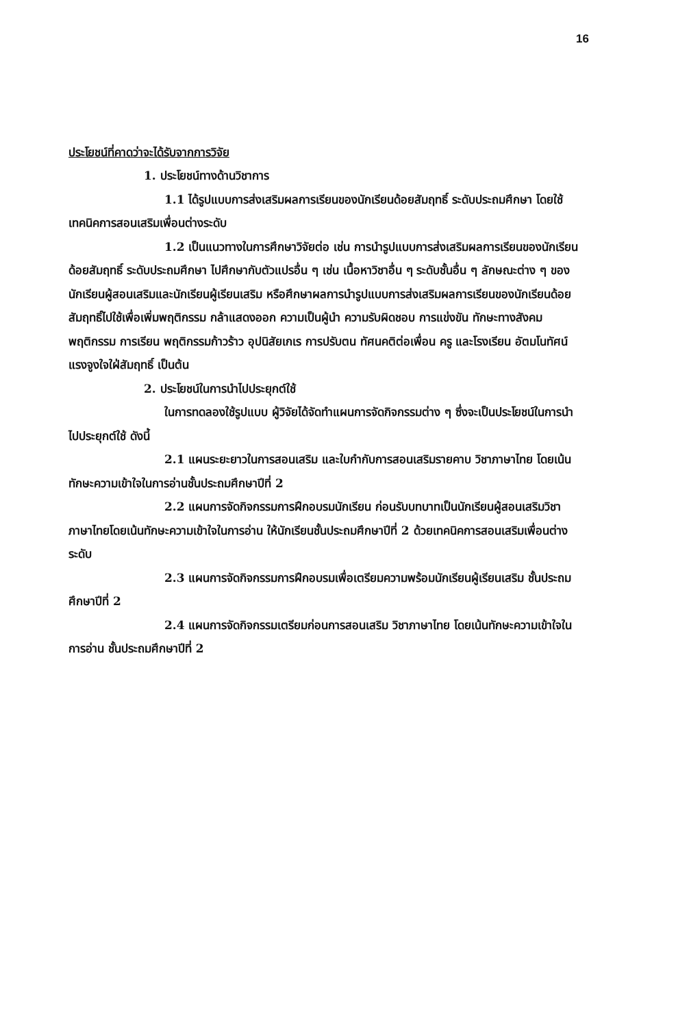16
ประโยชน์ที่คาดว่าจะได้รับจากการวิจัย
1. ประโยชน์ทางด้านวิชาการ
1.1 ได้รูปแบบการส่งเสริมผลการเรียนของนักเรียนด้อยสัมฤทธิ์ ระดับประถมศึกษา โดยใช้เทคนิคการสอนเสริมเพื่อนต่างระดับ
1.2 เป็นแนวทางในการศึกษาวิจัยต่อ เช่น การนำรูปแบบการส่งเสริมผลการเรียนของนักเรียนด้อยสัมฤทธิ์ ระดับประถมศึกษา ไปศึกษากับตัวแปรอื่น ๆ เช่น เนื้อหาวิชาอื่น ๆ ระดับชั้นอื่น ๆ ลักษณะต่าง ๆ ของนักเรียนผู้สอนเสริมและนักเรียนผู้เรียนเสริม หรือศึกษาผลการนำรูปแบบการส่งเสริมผลการเรียนของนักเรียนด้อยสัมฤทธิ์ไปใช้เพื่อเพิ่มพฤติกรรม กล้าแสดงออก ความเป็นผู้นำ ความรับผิดชอบ การแข่งขัน ทักษะทางสังคม พฤติกรรม การเรียน พฤติกรรมก้าวร้าว อุปนิสัยเกเร การปรับตน ทัศนคติต่อเพื่อน ครู และโรงเรียน อัตมโนทัศน์ แรงจูงใจใฝ่สัมฤทธิ์ เป็นต้น
2. ประโยชน์ในการนำไปประยุกต์ใช้
ในการทดลองใช้รูปแบบ ผู้วิจัยได้จัดทำแผนการจัดกิจกรรมต่าง ๆ ซึ่งจะเป็นประโยชน์ในการนำไปประยุกต์ใช้ ดังนี้
2.1 แผนระยะยาวในการสอนเสริม และใบกำกับการสอนเสริมรายคาบ วิชาภาษาไทย โดยเน้นทักษะความเข้าใจในการอ่านชั้นประถมศึกษาปีที่ 2
2.2 แผนการจัดกิจกรรมการฝึกอบรมนักเรียน ก่อนรับบทบาทเป็นนักเรียนผู้สอนเสริมวิชาภาษาไทยโดยเน้นทักษะความเข้าใจในการอ่าน ให้นักเรียนชั้นประถมศึกษาปีที่ 2 ด้วยเทคนิคการสอนเสริมเพื่อนต่างระดับ
2.3 แผนการจัดกิจกรรมการฝึกอบรมเพื่อเตรียมความพร้อมนักเรียนผู้เรียนเสริม ชั้นประถมศึกษาปีที่ 2
2.4 แผนการจัดกิจกรรมเตรียมก่อนการสอนเสริม วิชาภาษาไทย โดยเน้นทักษะความเข้าใจในการอ่าน ชั้นประถมศึกษาปีที่ 2